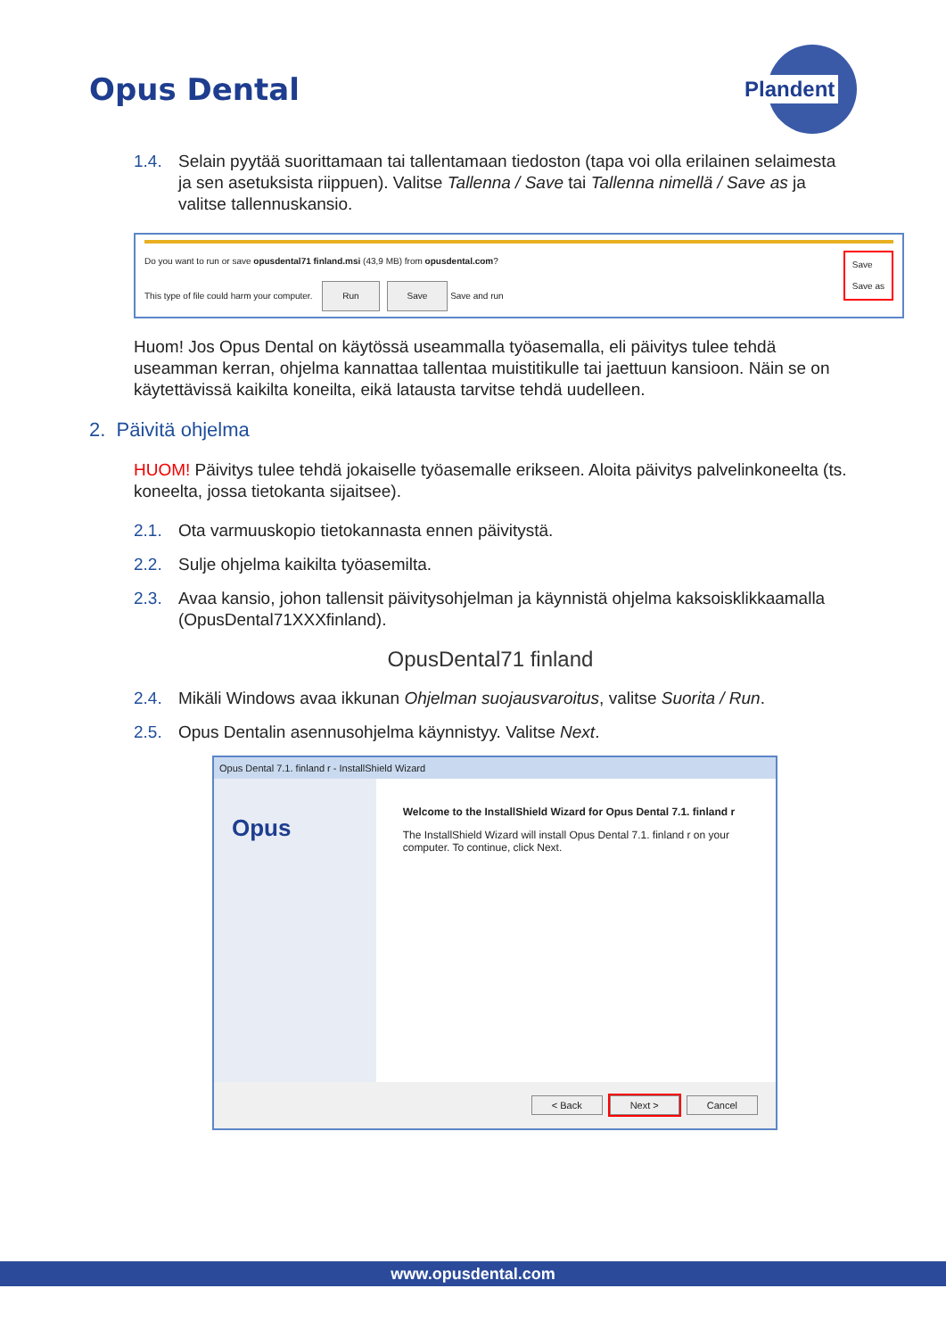Opus Dental
Plandent
1.4. Selain pyytää suorittamaan tai tallentamaan tiedoston (tapa voi olla erilainen selaimesta ja sen asetuksista riippuen). Valitse Tallenna / Save tai Tallenna nimellä / Save as ja valitse tallennuskansio.
Do you want to run or save opusdental71 finland.msi (43,9 MB) from opusdental.com? Save
Save as
This type of file could harm your computer. Run Save Save and run
Huom! Jos Opus Dental on käytössä useammalla työasemalla, eli päivitys tulee tehdä useamman kerran, ohjelma kannattaa tallentaa muistitikulle tai jaettuun kansioon. Näin se on käytettävissä kaikilta koneilta, eikä latausta tarvitse tehdä uudelleen.
2. Päivitä ohjelma
HUOM! Päivitys tulee tehdä jokaiselle työasemalle erikseen. Aloita päivitys palvelinkoneelta (ts. koneelta, jossa tietokanta sijaitsee).
2.1. Ota varmuuskopio tietokannasta ennen päivitystä.
2.2. Sulje ohjelma kaikilta työasemilta.
2.3. Avaa kansio, johon tallensit päivitysohjelman ja käynnistä ohjelma kaksoisklikkaamalla (OpusDental71XXXfinland).
OpusDental71 finland
2.4. Mikäli Windows avaa ikkunan Ohjelman suojausvaroitus, valitse Suorita / Run.
2.5. Opus Dentalin asennusohjelma käynnistyy. Valitse Next.
Opus Dental 7.1. finland r - InstallShield Wizard
Opus
Welcome to the InstallShield Wizard for Opus Dental 7.1. finland r
The InstallShield Wizard will install Opus Dental 7.1. finland r on your computer. To continue, click Next.
< Back Next > Cancel
www.opusdental.com